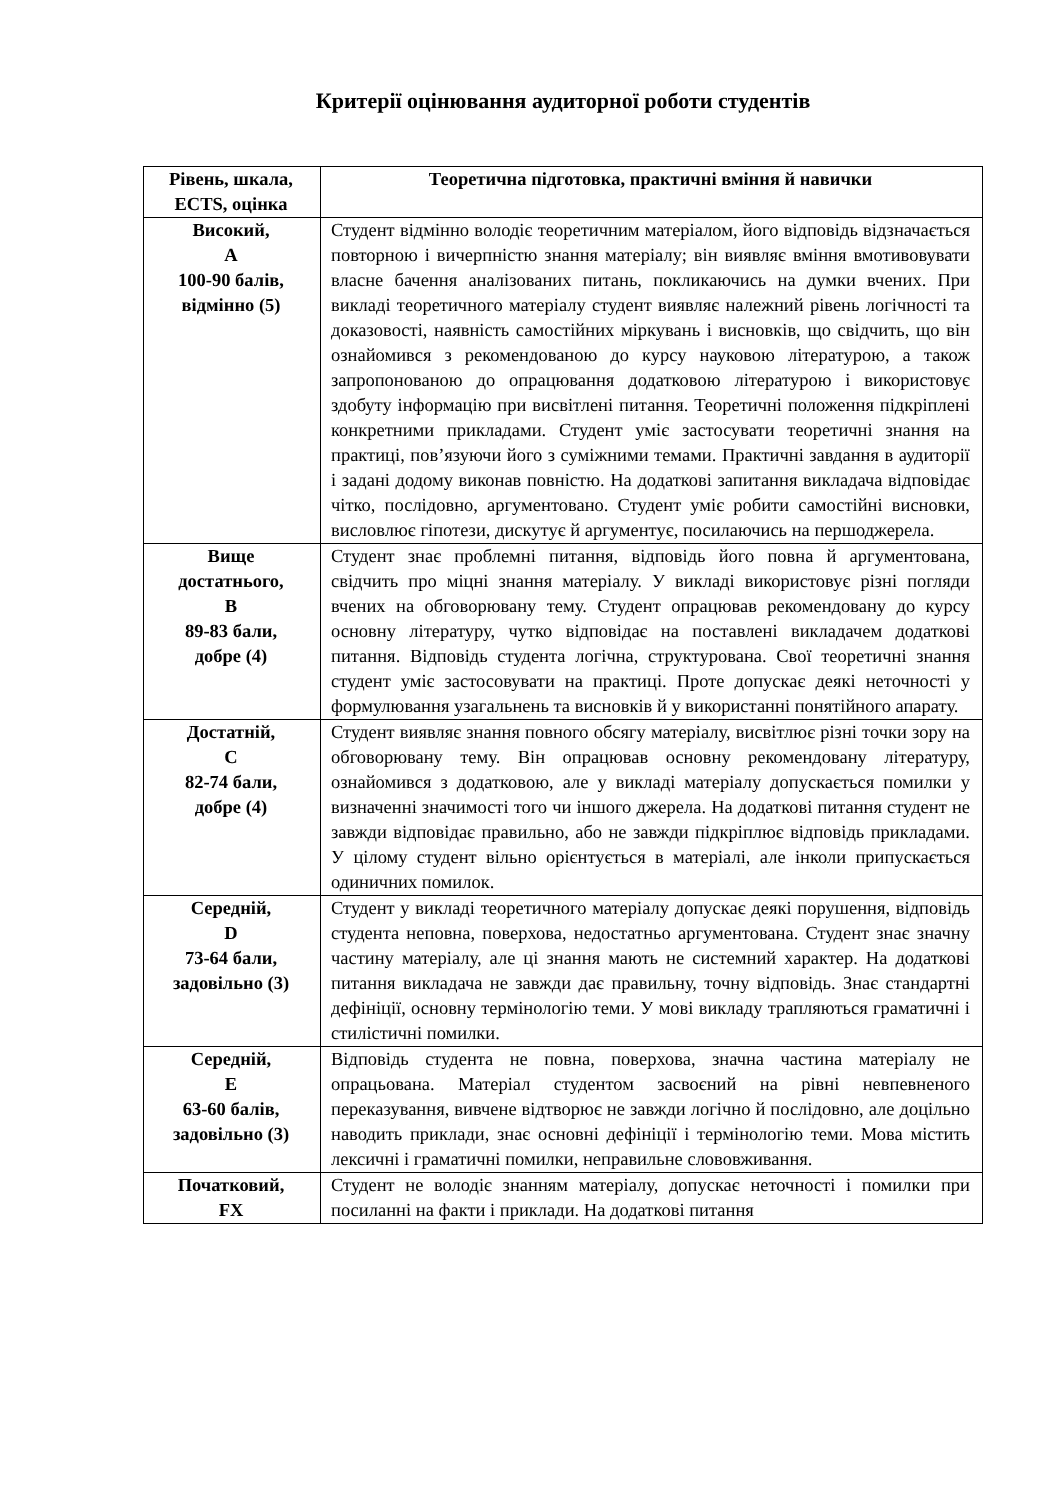Критерії оцінювання аудиторної роботи студентів
| Рівень, шкала, ECTS, оцінка | Теоретична підготовка, практичні вміння й навички |
| --- | --- |
| Високий, А 100-90 балів, відмінно (5) | Студент відмінно володіє теоретичним матеріалом, його відповідь відзначається повторною і вичерпністю знання матеріалу; він виявляє вміння вмотивовувати власне бачення аналізованих питань, покликаючись на думки вчених. При викладі теоретичного матеріалу студент виявляє належний рівень логічності та доказовості, наявність самостійних міркувань і висновків, що свідчить, що він ознайомився з рекомендованою до курсу науковою літературою, а також запропонованою до опрацювання додатковою літературою і використовує здобуту інформацію при висвітлені питання. Теоретичні положення підкріплені конкретними прикладами. Студент уміє застосувати теоретичні знання на практиці, пов’язуючи його з суміжними темами. Практичні завдання в аудиторії і задані додому виконав повністю. На додаткові запитання викладача відповідає чітко, послідовно, аргументовано. Студент уміє робити самостійні висновки, висловлює гіпотези, дискутує й аргументує, посилаючись на першоджерела. |
| Вище достатнього, В 89-83 бали, добре (4) | Студент знає проблемні питання, відповідь його повна й аргументована, свідчить про міцні знання матеріалу. У викладі використовує різні погляди вчених на обговорювану тему. Студент опрацював рекомендовану до курсу основну літературу, чутко відповідає на поставлені викладачем додаткові питання. Відповідь студента логічна, структурована. Свої теоретичні знання студент уміє застосовувати на практиці. Проте допускає деякі неточності у формулювання узагальнень та висновків й у використанні понятійного апарату. |
| Достатній, С 82-74 бали, добре (4) | Студент виявляє знання повного обсягу матеріалу, висвітлює різні точки зору на обговорювану тему. Він опрацював основну рекомендовану літературу, ознайомився з додатковою, але у викладі матеріалу допускається помилки у визначенні значимості того чи іншого джерела. На додаткові питання студент не завжди відповідає правильно, або не завжди підкріплює відповідь прикладами. У цілому студент вільно орієнтується в матеріалі, але інколи припускається одиничних помилок. |
| Середній, D 73-64 бали, задовільно (3) | Студент у викладі теоретичного матеріалу допускає деякі порушення, відповідь студента неповна, поверхова, недостатньо аргументована. Студент знає значну частину матеріалу, але ці знання мають не системний характер. На додаткові питання викладача не завжди дає правильну, точну відповідь. Знає стандартні дефініції, основну термінологію теми. У мові викладу трапляються граматичні і стилістичні помилки. |
| Середній, Е 63-60 балів, задовільно (3) | Відповідь студента не повна, поверхова, значна частина матеріалу не опрацьована. Матеріал студентом засвоєний на рівні невпевненого переказування, вивчене відтворює не завжди логічно й послідовно, але доцільно наводить приклади, знає основні дефініції і термінологію теми. Мова містить лексичні і граматичні помилки, неправильне слововживання. |
| Початковий, FX | Студент не володіє знанням матеріалу, допускає неточності і помилки при посиланні на факти і приклади. На додаткові питання |